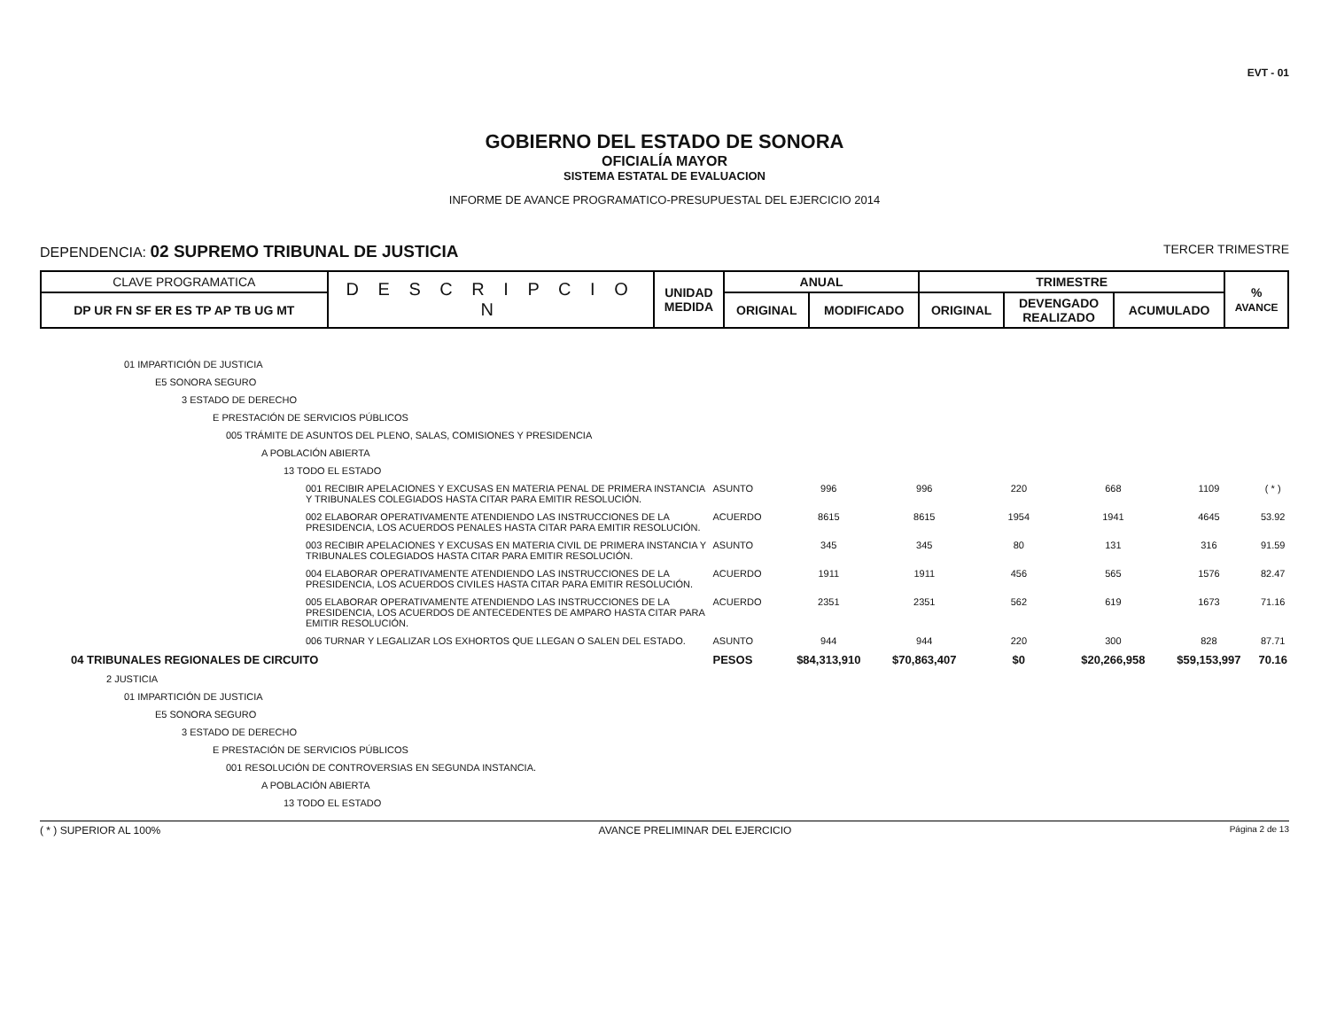EVT - 01
GOBIERNO DEL ESTADO DE SONORA
OFICIALÍA MAYOR
SISTEMA ESTATAL DE EVALUACION
INFORME DE AVANCE PROGRAMATICO-PRESUPUESTAL DEL EJERCICIO 2014
DEPENDENCIA: 02 SUPREMO TRIBUNAL DE JUSTICIA TERCER TRIMESTRE
| CLAVE PROGRAMATICA | D E S C R I P C I O N | UNIDAD MEDIDA | ANUAL | | TRIMESTRE | | | % AVANCE |
| --- | --- | --- | --- | --- | --- | --- | --- | --- |
| DP UR FN SF ER ES TP AP TB UG MT | | | ORIGINAL | MODIFICADO | ORIGINAL | DEVENGADO REALIZADO | ACUMULADO | |
| 01 IMPARTICIÓN DE JUSTICIA | | | | | | | |
| E5 SONORA SEGURO | | | | | | | |
| 3 ESTADO DE DERECHO | | | | | | | |
| E PRESTACIÓN DE SERVICIOS PÚBLICOS | | | | | | | |
| 005 TRÁMITE DE ASUNTOS DEL PLENO, SALAS, COMISIONES Y PRESIDENCIA | | | | | | | |
| A POBLACIÓN ABIERTA | | | | | | | |
| 13 TODO EL ESTADO | | | | | | | |
| 001 RECIBIR APELACIONES Y EXCUSAS EN MATERIA PENAL DE PRIMERA INSTANCIA Y TRIBUNALES COLEGIADOS HASTA CITAR PARA EMITIR RESOLUCIÓN. | ASUNTO | 996 | 996 | 220 | 668 | 1109 | ( * ) |
| 002 ELABORAR OPERATIVAMENTE ATENDIENDO LAS INSTRUCCIONES DE LA PRESIDENCIA, LOS ACUERDOS PENALES HASTA CITAR PARA EMITIR RESOLUCIÓN. | ACUERDO | 8615 | 8615 | 1954 | 1941 | 4645 | 53.92 |
| 003 RECIBIR APELACIONES Y EXCUSAS EN MATERIA CIVIL DE PRIMERA INSTANCIA Y TRIBUNALES COLEGIADOS HASTA CITAR PARA EMITIR RESOLUCIÓN. | ASUNTO | 345 | 345 | 80 | 131 | 316 | 91.59 |
| 004 ELABORAR OPERATIVAMENTE ATENDIENDO LAS INSTRUCCIONES DE LA PRESIDENCIA, LOS ACUERDOS CIVILES HASTA CITAR PARA EMITIR RESOLUCIÓN. | ACUERDO | 1911 | 1911 | 456 | 565 | 1576 | 82.47 |
| 005 ELABORAR OPERATIVAMENTE ATENDIENDO LAS INSTRUCCIONES DE LA PRESIDENCIA, LOS ACUERDOS DE ANTECEDENTES DE AMPARO HASTA CITAR PARA EMITIR RESOLUCIÓN. | ACUERDO | 2351 | 2351 | 562 | 619 | 1673 | 71.16 |
| 006 TURNAR Y LEGALIZAR LOS EXHORTOS QUE LLEGAN O SALEN DEL ESTADO. | ASUNTO | 944 | 944 | 220 | 300 | 828 | 87.71 |
| 04 TRIBUNALES REGIONALES DE CIRCUITO | PESOS | $84,313,910 | $70,863,407 | $0 | $20,266,958 | $59,153,997 | 70.16 |
| 2 JUSTICIA | | | | | | | |
| 01 IMPARTICIÓN DE JUSTICIA | | | | | | | |
| E5 SONORA SEGURO | | | | | | | |
| 3 ESTADO DE DERECHO | | | | | | | |
| E PRESTACIÓN DE SERVICIOS PÚBLICOS | | | | | | | |
| 001 RESOLUCIÓN DE CONTROVERSIAS EN SEGUNDA INSTANCIA. | | | | | | | |
| A POBLACIÓN ABIERTA | | | | | | | |
| 13 TODO EL ESTADO | | | | | | | |
( * ) SUPERIOR AL 100% AVANCE PRELIMINAR DEL EJERCICIO Página 2 de 13